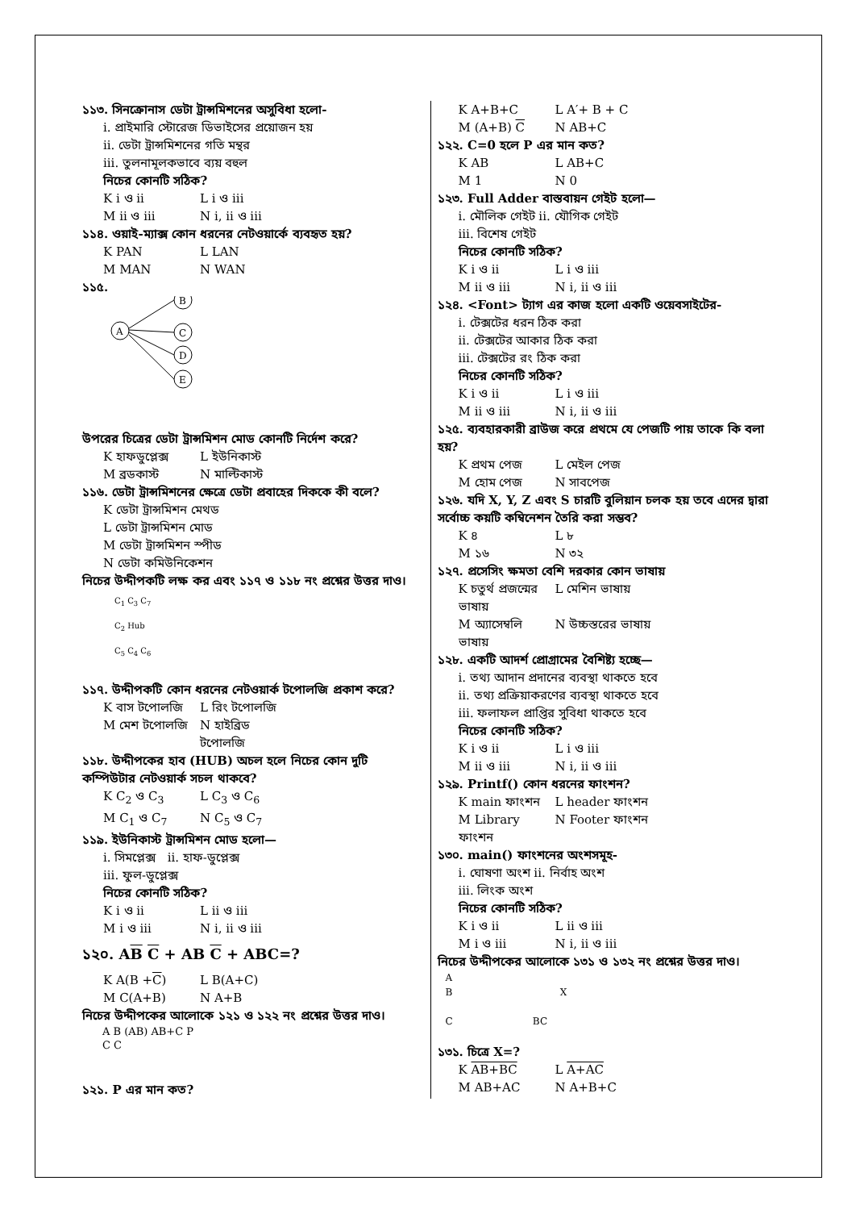১১৩. সিনক্রোনাস ডেটা ট্রান্সমিশনের অসুবিধা হলো-
i. প্রাইমারি স্টোরেজ ডিভাইসের প্রয়োজন হয়
ii. ডেটা ট্রান্সমিশনের গতি মন্থর
iii. তুলনামূলকভাবে ব্যয় বহুল
নিচের কোনটি সঠিক?
K i ও ii L i ও iii
M ii ও iii N i, ii ও iii
১১৪. ওয়াই-ম্যাক্স কোন ধরনের নেটওয়ার্কে ব্যবহৃত হয়?
K PAN L LAN
M MAN N WAN
১১৫.
A
B
C
D
E
উপরের চিত্রের ডেটা ট্রান্সমিশন মোড কোনটি নির্দেশ করে?
K হাফডুপ্লেক্স L ইউনিকাস্ট
M ব্রডকাস্ট N মাল্টিকাস্ট
১১৬. ডেটা ট্রান্সমিশনের ক্ষেত্রে ডেটা প্রবাহের দিককে কী বলে?
K ডেটা ট্রান্সমিশন মেথড
L ডেটা ট্রান্সমিশন মোড
M ডেটা ট্রান্সমিশন স্পীড
N ডেটা কমিউনিকেশন
নিচের উদ্দীপকটি লক্ষ কর এবং ১১৭ ও ১১৮ নং প্রশ্নের উত্তর দাও।
C<sub>1</sub> C<sub>3</sub> C<sub>7</sub>
C<sub>2</sub> Hub
C<sub>5</sub> C<sub>4</sub> C<sub>6</sub>
১১৭. উদ্দীপকটি কোন ধরনের নেটওয়ার্ক টপোলজি প্রকাশ করে?
K বাস টপোলজি L রিং টপোলজি
M মেশ টপোলজি N হাইব্রিড টপোলজি
১১৮. উদ্দীপকের হাব (HUB) অচল হলে নিচের কোন দুটি কম্পিউটার নেটওয়ার্ক সচল থাকবে?
K C<sub>2</sub> ও C<sub>3</sub> L C<sub>3</sub> ও C<sub>6</sub>
M C<sub>1</sub> ও C<sub>7</sub> N C<sub>5</sub> ও C<sub>7</sub>
১১৯. ইউনিকাস্ট ট্রান্সমিশন মোড হলো—
i. সিমপ্লেক্স ii. হাফ-ডুপ্লেক্স
iii. ফুল-ডুপ্লেক্স
নিচের কোনটি সঠিক?
K i ও ii L ii ও iii
M i ও iii N i, ii ও iii
১২০. AB C + AB C + ABC=?
K A(B +C) L B(A+C)
M C(A+B) N A+B
নিচের উদ্দীপকের আলোকে ১২১ ও ১২২ নং প্রশ্নের উত্তর দাও।
A B (AB) AB+C P
C C
১২১. P এর মান কত?
K A+B+C L A′+ B + C
M (A+B) C N AB+C
১২২. C=0 হলে P এর মান কত?
K AB L AB+C
M 1 N 0
১২৩. Full Adder বাস্তবায়ন গেইট হলো—
i. মৌলিক গেইট ii. যৌগিক গেইট
iii. বিশেষ গেইট
নিচের কোনটি সঠিক?
K i ও ii L i ও iii
M ii ও iii N i, ii ও iii
১২৪. <Font> ট্যাগ এর কাজ হলো একটি ওয়েবসাইটের-
i. টেক্সটের ধরন ঠিক করা
ii. টেক্সটের আকার ঠিক করা
iii. টেক্সটের রং ঠিক করা
নিচের কোনটি সঠিক?
K i ও ii L i ও iii
M ii ও iii N i, ii ও iii
১২৫. ব্যবহারকারী ব্রাউজ করে প্রথমে যে পেজটি পায় তাকে কি বলা হয়?
K প্রথম পেজ L মেইল পেজ
M হোম পেজ N সাবপেজ
১২৬. যদি X, Y, Z এবং S চারটি বুলিয়ান চলক হয় তবে এদের দ্বারা সর্বোচ্চ কয়টি কম্বিনেশন তৈরি করা সম্ভব?
K ৪ L ৮
M ১৬ N ৩২
১২৭. প্রসেসিং ক্ষমতা বেশি দরকার কোন ভাষায়
K চতুর্থ প্রজন্মের ভাষায় L মেশিন ভাষায়
M অ্যাসেম্বলি ভাষায় N উচ্চস্তরের ভাষায়
১২৮. একটি আদর্শ প্রোগ্রামের বৈশিষ্ট্য হচ্ছে—
i. তথ্য আদান প্রদানের ব্যবস্থা থাকতে হবে
ii. তথ্য প্রক্রিয়াকরণের ব্যবস্থা থাকতে হবে
iii. ফলাফল প্রাপ্তির সুবিধা থাকতে হবে
নিচের কোনটি সঠিক?
K i ও ii L i ও iii
M ii ও iii N i, ii ও iii
১২৯. Printf() কোন ধরনের ফাংশন?
K main ফাংশন L header ফাংশন
M Library ফাংশন N Footer ফাংশন
১৩০. main() ফাংশনের অংশসমূহ-
i. ঘোষণা অংশ ii. নির্বাহ অংশ
iii. লিংক অংশ
নিচের কোনটি সঠিক?
K i ও ii L ii ও iii
M i ও iii N i, ii ও iii
নিচের উদ্দীপকের আলোকে ১৩১ ও ১৩২ নং প্রশ্নের উত্তর দাও।
A
B X
C BC
১৩১. চিত্রে X=?
K AB+BC L A+AC
M AB+AC N A+B+C